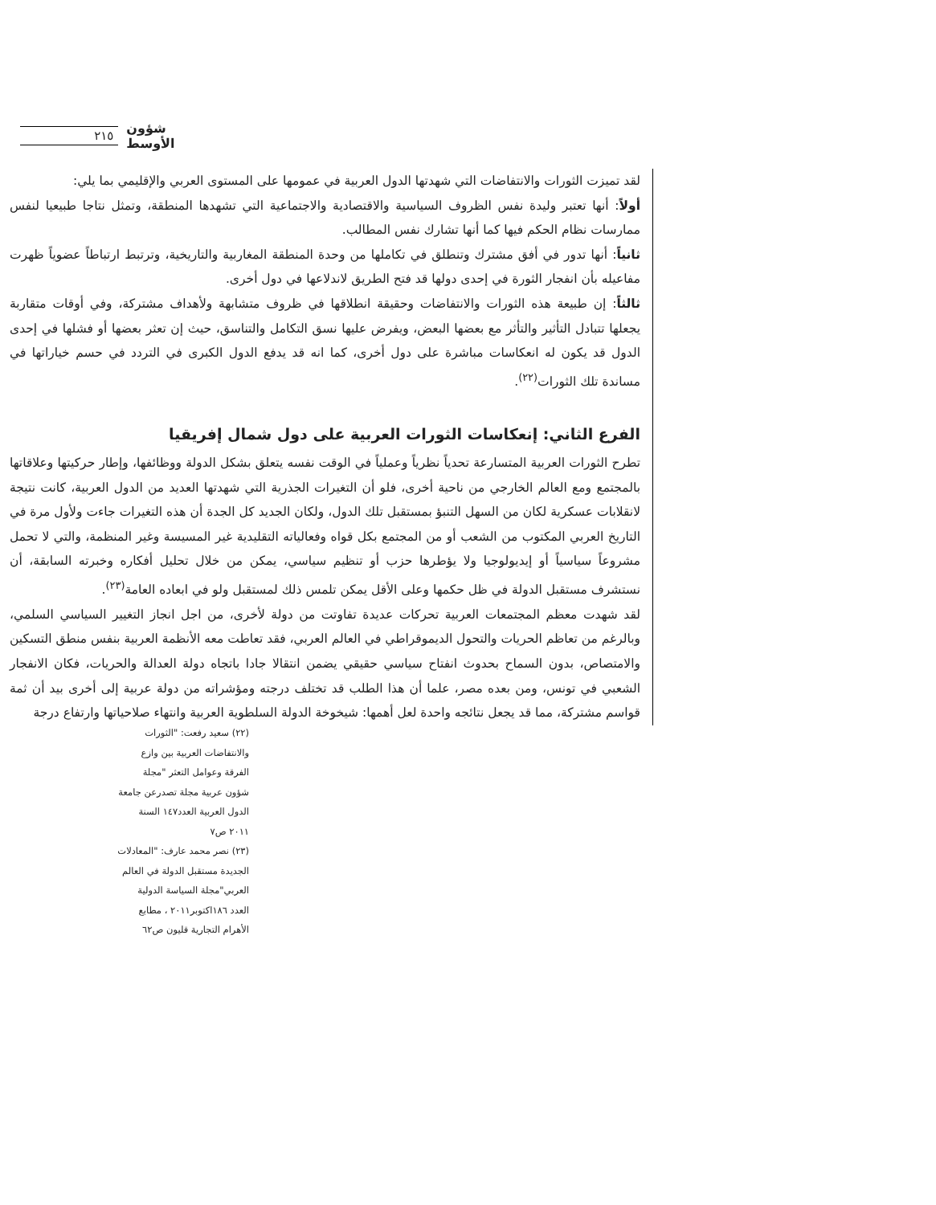٢١٥ شؤون الأوسط
لقد تميزت الثورات والانتفاضات التي شهدتها الدول العربية في عمومها على المستوى العربي والإقليمي بما يلي:
أولاً: أنها تعتبر وليدة نفس الظروف السياسية والاقتصادية والاجتماعية التي تشهدها المنطقة، وتمثل نتاجا طبيعيا لنفس ممارسات نظام الحكم فيها كما أنها تشارك نفس المطالب.
ثانياً: أنها تدور في أفق مشترك وتنطلق في تكاملها من وحدة المنطقة المغاربية والتاريخية، وترتبط ارتباطاً عضوياً ظهرت مفاعيله بأن انفجار الثورة في إحدى دولها قد فتح الطريق لاندلاعها في دول أخرى.
ثالثاً: إن طبيعة هذه الثورات والانتفاضات وحقيقة انطلاقها في ظروف متشابهة ولأهداف مشتركة، وفي أوقات متقاربة يجعلها تتبادل التأثير والتأثر مع بعضها البعض، ويفرض عليها نسق التكامل والتناسق، حيث إن تعثر بعضها أو فشلها في إحدى الدول قد يكون له انعكاسات مباشرة على دول أخرى، كما انه قد يدفع الدول الكبرى في التردد في حسم خياراتها في مساندة تلك الثورات<sup>(٢٢)</sup>.
الفرع الثاني: إنعكاسات الثورات العربية على دول شمال إفريقيا
تطرح الثورات العربية المتسارعة تحدياً نظرياً وعملياً في الوقت نفسه يتعلق بشكل الدولة ووظائفها، وإطار حركيتها وعلاقاتها بالمجتمع ومع العالم الخارجي من ناحية أخرى، فلو أن التغيرات الجذرية التي شهدتها العديد من الدول العربية، كانت نتيجة لانقلابات عسكرية لكان من السهل التنبؤ بمستقبل تلك الدول، ولكان الجديد كل الجدة أن هذه التغيرات جاءت ولأول مرة في التاريخ العربي المكتوب من الشعب أو من المجتمع بكل قواه وفعالياته التقليدية غير المسيسة وغير المنظمة، والتي لا تحمل مشروعاً سياسياً أو إيديولوجيا ولا يؤطرها حزب أو تنظيم سياسي، يمكن من خلال تحليل أفكاره وخبرته السابقة، أن نستشرف مستقبل الدولة في ظل حكمها وعلى الأقل يمكن تلمس ذلك لمستقبل ولو في ابعاده العامة<sup>(٢٣)</sup>.
لقد شهدت معظم المجتمعات العربية تحركات عديدة تفاوتت من دولة لأخرى، من اجل انجاز التغيير السياسي السلمي، وبالرغم من تعاظم الحريات والتحول الديموقراطي في العالم العربي، فقد تعاطت معه الأنظمة العربية بنفس منطق التسكين والامتصاص، بدون السماح بحدوث انفتاح سياسي حقيقي يضمن انتقالا جادا باتجاه دولة العدالة والحريات، فكان الانفجار الشعبي في تونس، ومن بعده مصر، علما أن هذا الطلب قد تختلف درجته ومؤشراته من دولة عربية إلى أخرى بيد أن ثمة قواسم مشتركة، مما قد يجعل نتائجه واحدة لعل أهمها: شيخوخة الدولة السلطوية العربية وانتهاء صلاحياتها وارتفاع درجة
(٢٢) سعيد رفعت: "الثورات والانتفاضات العربية بين وازع الفرقة وعوامل التعثر "مجلة شؤون عربية مجلة تصدرعن جامعة الدول العربية العدد١٤٧ السنة ٢٠١١ ص٧
(٢٣) نصر محمد عارف: "المعادلات الجديدة مستقبل الدولة في العالم العربي"مجلة السياسة الدولية العدد ١٨٦اكتوبر٢٠١١ ، مطابع الأهرام التجارية قليون ص٦٢